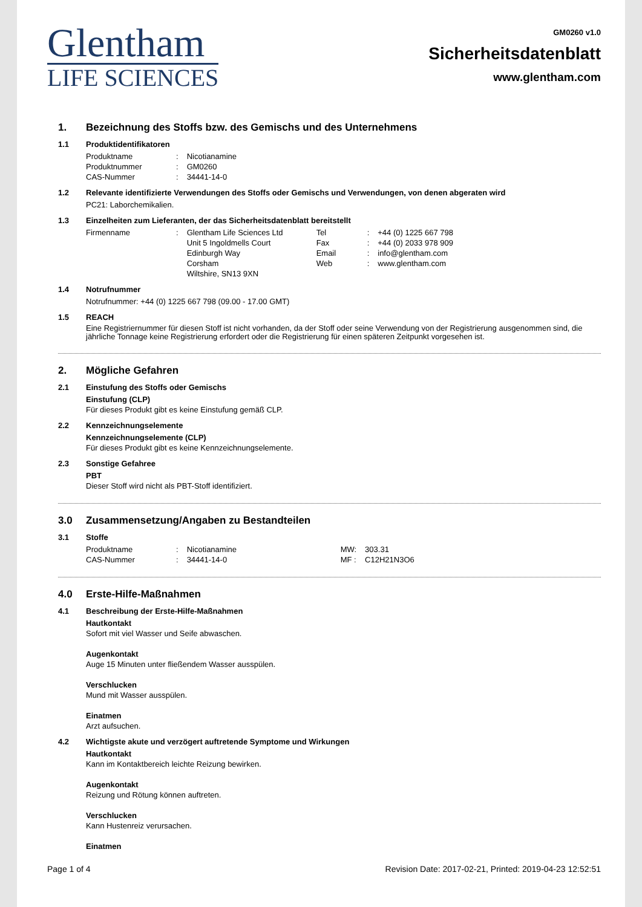Glentham
LIFE SCIENCES
GM0260 v1.0
Sicherheitsdatenblatt
www.glentham.com
1. Bezeichnung des Stoffs bzw. des Gemischs und des Unternehmens
1.1 Produktidentifikatoren
| Produktname | : | Nicotianamine |
| Produktnummer | : | GM0260 |
| CAS-Nummer | : | 34441-14-0 |
1.2 Relevante identifizierte Verwendungen des Stoffs oder Gemischs und Verwendungen, von denen abgeraten wird
PC21: Laborchemikalien.
1.3 Einzelheiten zum Lieferanten, der das Sicherheitsdatenblatt bereitstellt
| Firmenname | : | Glentham Life Sciences Ltd Unit 5 Ingoldmells Court Edinburgh Way Corsham Wiltshire, SN13 9XN | Tel Fax Email Web | : : : : | +44 (0) 1225 667 798 +44 (0) 2033 978 909 info@glentham.com www.glentham.com |
1.4 Notrufnummer
Notrufnummer: +44 (0) 1225 667 798 (09.00 - 17.00 GMT)
1.5 REACH
Eine Registriernummer für diesen Stoff ist nicht vorhanden, da der Stoff oder seine Verwendung von der Registrierung ausgenommen sind, die jährliche Tonnage keine Registrierung erfordert oder die Registrierung für einen späteren Zeitpunkt vorgesehen ist.
2. Mögliche Gefahren
2.1 Einstufung des Stoffs oder Gemischs
Einstufung (CLP)
Für dieses Produkt gibt es keine Einstufung gemäß CLP.
2.2 Kennzeichnungselemente
Kennzeichnungselemente (CLP)
Für dieses Produkt gibt es keine Kennzeichnungselemente.
2.3 Sonstige Gefahree
PBT
Dieser Stoff wird nicht als PBT-Stoff identifiziert.
3.0 Zusammensetzung/Angaben zu Bestandteilen
3.1 Stoffe
| Produktname | : | Nicotianamine | MW: | 303.31 |
| CAS-Nummer | : | 34441-14-0 | MF : | C12H21N3O6 |
4.0 Erste-Hilfe-Maßnahmen
4.1 Beschreibung der Erste-Hilfe-Maßnahmen
Hautkontakt
Sofort mit viel Wasser und Seife abwaschen.
Augenkontakt
Auge 15 Minuten unter fließendem Wasser ausspülen.
Verschlucken
Mund mit Wasser ausspülen.
Einatmen
Arzt aufsuchen.
4.2 Wichtigste akute und verzögert auftretende Symptome und Wirkungen
Hautkontakt
Kann im Kontaktbereich leichte Reizung bewirken.
Augenkontakt
Reizung und Rötung können auftreten.
Verschlucken
Kann Hustenreiz verursachen.
Einatmen
Page 1 of 4 Revision Date: 2017-02-21, Printed: 2019-04-23 12:52:51